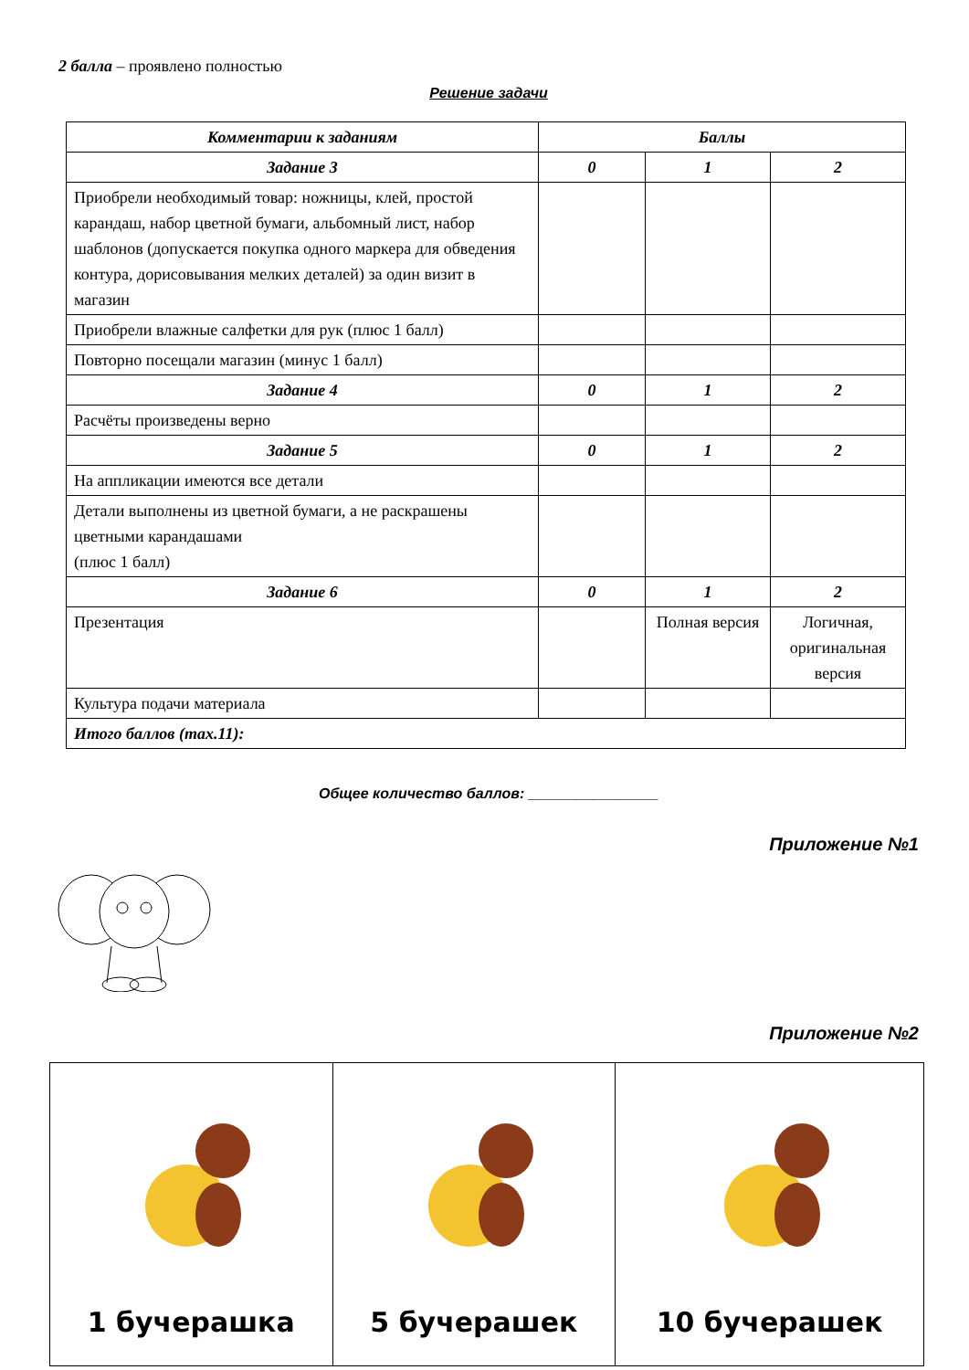2 балла – проявлено полностью
Решение задачи
| Комментарии к заданиям | Баллы | | |
| --- | --- | --- | --- |
| Задание 3 | 0 | 1 | 2 |
| Приобрели необходимый товар: ножницы, клей, простой карандаш, набор цветной бумаги, альбомный лист, набор шаблонов (допускается покупка одного маркера для обведения контура, дорисовывания мелких деталей) за один визит в магазин | | | |
| Приобрели влажные салфетки для рук (плюс 1 балл) | | | |
| Повторно посещали магазин (минус 1 балл) | | | |
| Задание 4 | 0 | 1 | 2 |
| Расчёты произведены верно | | | |
| Задание 5 | 0 | 1 | 2 |
| На аппликации имеются все детали | | | |
| Детали выполнены из цветной бумаги, а не раскрашены цветными карандашами (плюс 1 балл) | | | |
| Задание 6 | 0 | 1 | 2 |
| Презентация | | Полная версия | Логичная, оригинальная версия |
| Культура подачи материала | | | |
| Итого баллов (max.11): | | | |
Общее количество баллов: ________________
Приложение №1
Приложение №2
| 1 бучерашка | 5 бучерашек | 10 бучерашек |